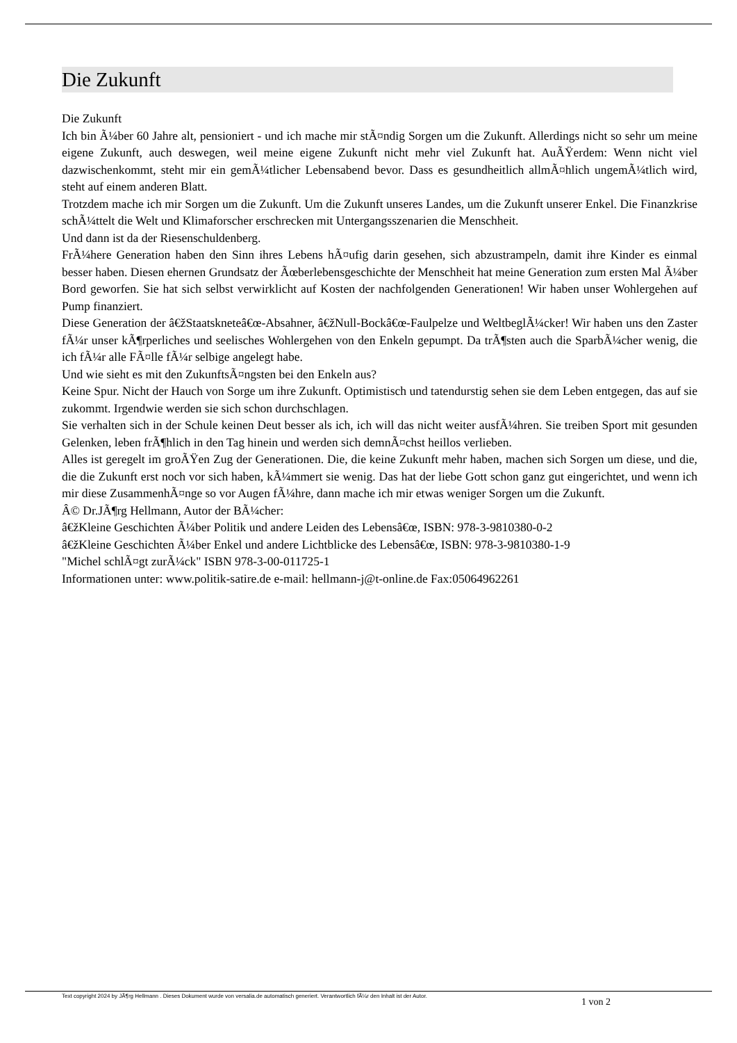Die Zukunft
Die Zukunft
Ich bin Ã¼ber 60 Jahre alt, pensioniert - und ich mache mir stÃ¤ndig Sorgen um die Zukunft. Allerdings nicht so sehr um meine eigene Zukunft, auch deswegen, weil meine eigene Zukunft nicht mehr viel Zukunft hat. AuÃŸerdem: Wenn nicht viel dazwischenkommt, steht mir ein gemÃ¼tlicher Lebensabend bevor. Dass es gesundheitlich allmÃ¤hlich ungemÃ¼tlich wird, steht auf einem anderen Blatt.
Trotzdem mache ich mir Sorgen um die Zukunft. Um die Zukunft unseres Landes, um die Zukunft unserer Enkel. Die Finanzkrise schÃ¼ttelt die Welt und Klimaforscher erschrecken mit Untergangsszenarien die Menschheit.
Und dann ist da der Riesenschuldenberg.
FrÃ¼here Generation haben den Sinn ihres Lebens hÃ¤ufig darin gesehen, sich abzustrampeln, damit ihre Kinder es einmal besser haben. Diesen ehernen Grundsatz der Ãœberlebensgeschichte der Menschheit hat meine Generation zum ersten Mal Ã¼ber Bord geworfen. Sie hat sich selbst verwirklicht auf Kosten der nachfolgenden Generationen! Wir haben unser Wohlergehen auf Pump finanziert.
Diese Generation der â€žStaatskneteâ€œ-Absahner, â€žNull-Bockâ€œ-Faulpelze und WeltbeglÃ¼cker! Wir haben uns den Zaster fÃ¼r unser kÃ¶rperliches und seelisches Wohlergehen von den Enkeln gepumpt. Da trÃ¶sten auch die SparbÃ¼cher wenig, die ich fÃ¼r alle FÃ¤lle fÃ¼r selbige angelegt habe.
Und wie sieht es mit den ZukunftsÃ¤ngsten bei den Enkeln aus?
Keine Spur. Nicht der Hauch von Sorge um ihre Zukunft. Optimistisch und tatendurstig sehen sie dem Leben entgegen, das auf sie zukommt. Irgendwie werden sie sich schon durchschlagen.
Sie verhalten sich in der Schule keinen Deut besser als ich, ich will das nicht weiter ausfÃ¼hren. Sie treiben Sport mit gesunden Gelenken, leben frÃ¶hlich in den Tag hinein und werden sich demnÃ¤chst heillos verlieben.
Alles ist geregelt im groÃŸen Zug der Generationen. Die, die keine Zukunft mehr haben, machen sich Sorgen um diese, und die, die die Zukunft erst noch vor sich haben, kÃ¼mmert sie wenig. Das hat der liebe Gott schon ganz gut eingerichtet, und wenn ich mir diese ZusammenhÃ¤nge so vor Augen fÃ¼hre, dann mache ich mir etwas weniger Sorgen um die Zukunft.
Â© Dr.JÃ¶rg Hellmann, Autor der BÃ¼cher:
â€žKleine Geschichten Ã¼ber Politik und andere Leiden des Lebensâ€œ, ISBN: 978-3-9810380-0-2
â€žKleine Geschichten Ã¼ber Enkel und andere Lichtblicke des Lebensâ€œ, ISBN: 978-3-9810380-1-9
"Michel schlÃ¤gt zurÃ¼ck" ISBN 978-3-00-011725-1
Informationen unter: www.politik-satire.de e-mail: hellmann-j@t-online.de Fax:05064962261
Text copyright 2024 by JÃ¶rg Hellmann . Dieses Dokument wurde von versalia.de automatisch generiert. Verantwortlich fÃ¼r den Inhalt ist der Autor.
1 von 2